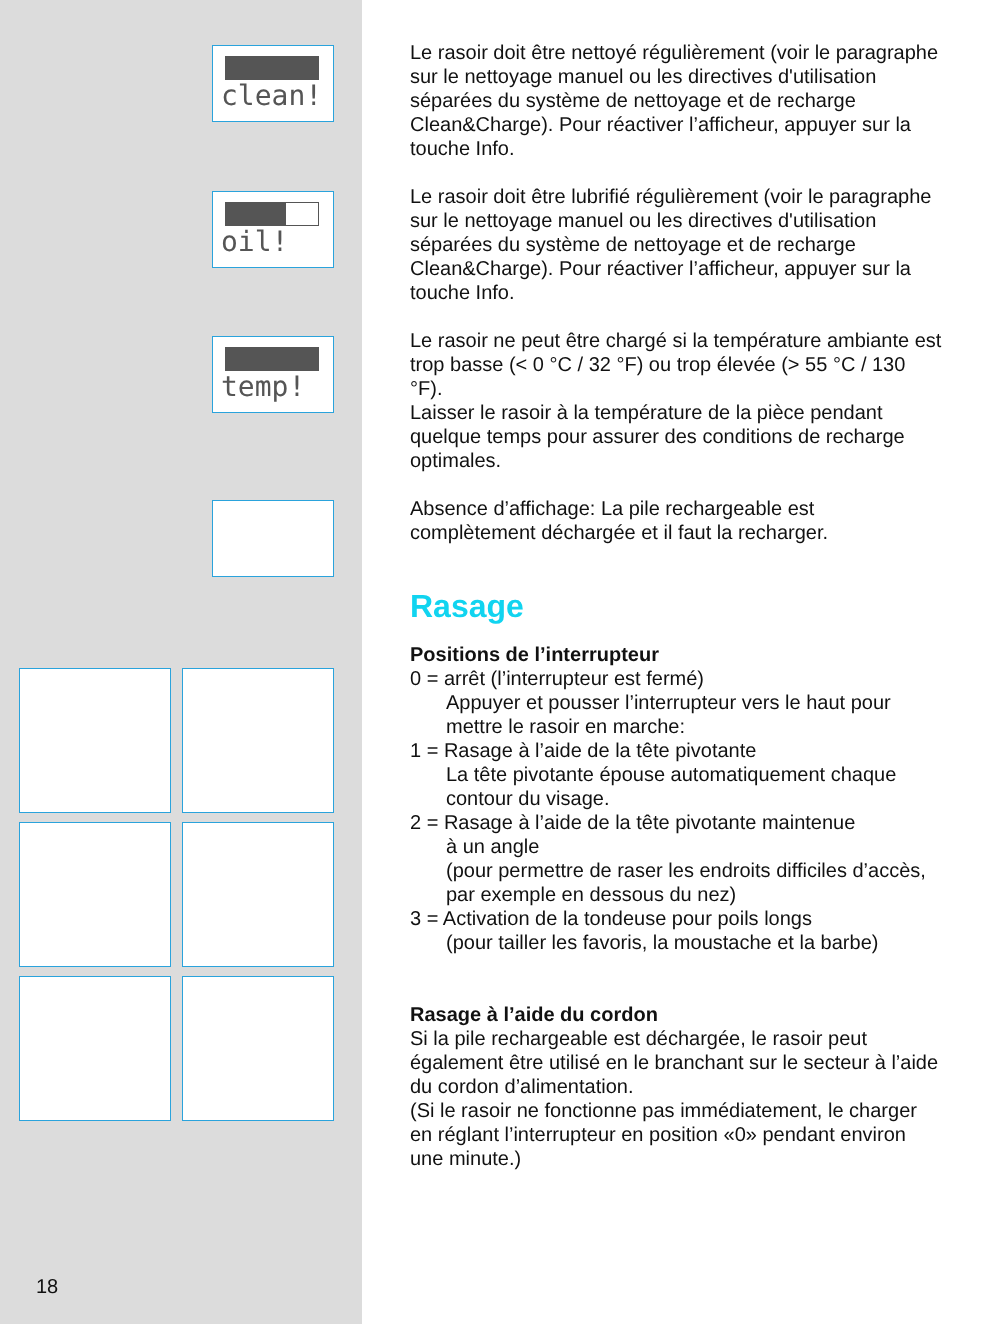clean!
oil!
temp!
18
Le rasoir doit être nettoyé régulièrement (voir le paragraphe sur le nettoyage manuel ou les directives d'utilisation séparées du système de nettoyage et de recharge Clean&Charge). Pour réactiver l’afficheur, appuyer sur la touche Info.
Le rasoir doit être lubrifié régulièrement (voir le paragraphe sur le nettoyage manuel ou les directives d'utilisation séparées du système de nettoyage et de recharge Clean&Charge). Pour réactiver l’afficheur, appuyer sur la touche Info.
Le rasoir ne peut être chargé si la température ambiante est trop basse (< 0 °C / 32 °F) ou trop élevée (> 55 °C / 130 °F).
Laisser le rasoir à la température de la pièce pendant quelque temps pour assurer des conditions de recharge optimales.
Absence d’affichage: La pile rechargeable est complètement déchargée et il faut la recharger.
Rasage
Positions de l’interrupteur
0 = arrêt (l’interrupteur est fermé)
Appuyer et pousser l’interrupteur vers le haut pour mettre le rasoir en marche:
1 = Rasage à l’aide de la tête pivotante
La tête pivotante épouse automatiquement chaque contour du visage.
2 = Rasage à l’aide de la tête pivotante maintenue
à un angle
(pour permettre de raser les endroits difficiles d’accès, par exemple en dessous du nez)
3 = Activation de la tondeuse pour poils longs
(pour tailler les favoris, la moustache et la barbe)
Rasage à l’aide du cordon
Si la pile rechargeable est déchargée, le rasoir peut également être utilisé en le branchant sur le secteur à l’aide du cordon d’alimentation.
(Si le rasoir ne fonctionne pas immédiatement, le charger en réglant l’interrupteur en position «0» pendant environ une minute.)